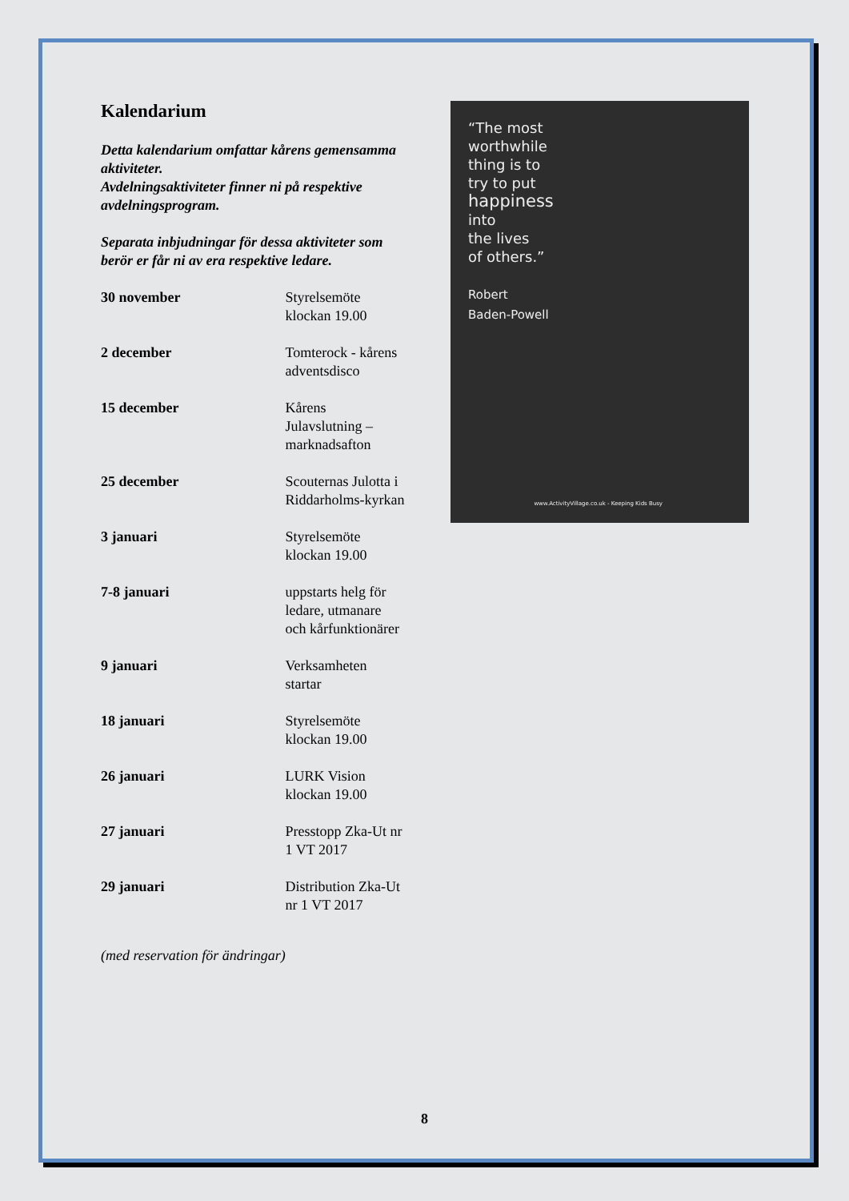“The most
worthwhile
thing is to
try to put
happiness
into
the lives
of others.”
Robert
Baden-Powell
www.ActivityVillage.co.uk - Keeping Kids Busy
Kalendarium
Detta kalendarium omfattar kårens gemensamma aktiviteter.
Avdelningsaktiviteter finner ni på respektive avdelningsprogram.
Separata inbjudningar för dessa aktiviteter som berör er får ni av era respektive ledare.
| 30 november | Styrelsemöte klockan 19.00 |
| 2 december | Tomterock - kårens adventsdisco |
| 15 december | Kårens Julavslutning – marknadsafton |
| 25 december | Scouternas Julotta i Riddarholms-kyrkan |
| 3 januari | Styrelsemöte klockan 19.00 |
| 7-8 januari | uppstarts helg för ledare, utmanare och kårfunktionärer |
| 9 januari | Verksamheten startar |
| 18 januari | Styrelsemöte klockan 19.00 |
| 26 januari | LURK Vision klockan 19.00 |
| 27 januari | Presstopp Zka-Ut nr 1 VT 2017 |
| 29 januari | Distribution Zka-Ut nr 1 VT 2017 |
(med reservation för ändringar)
8